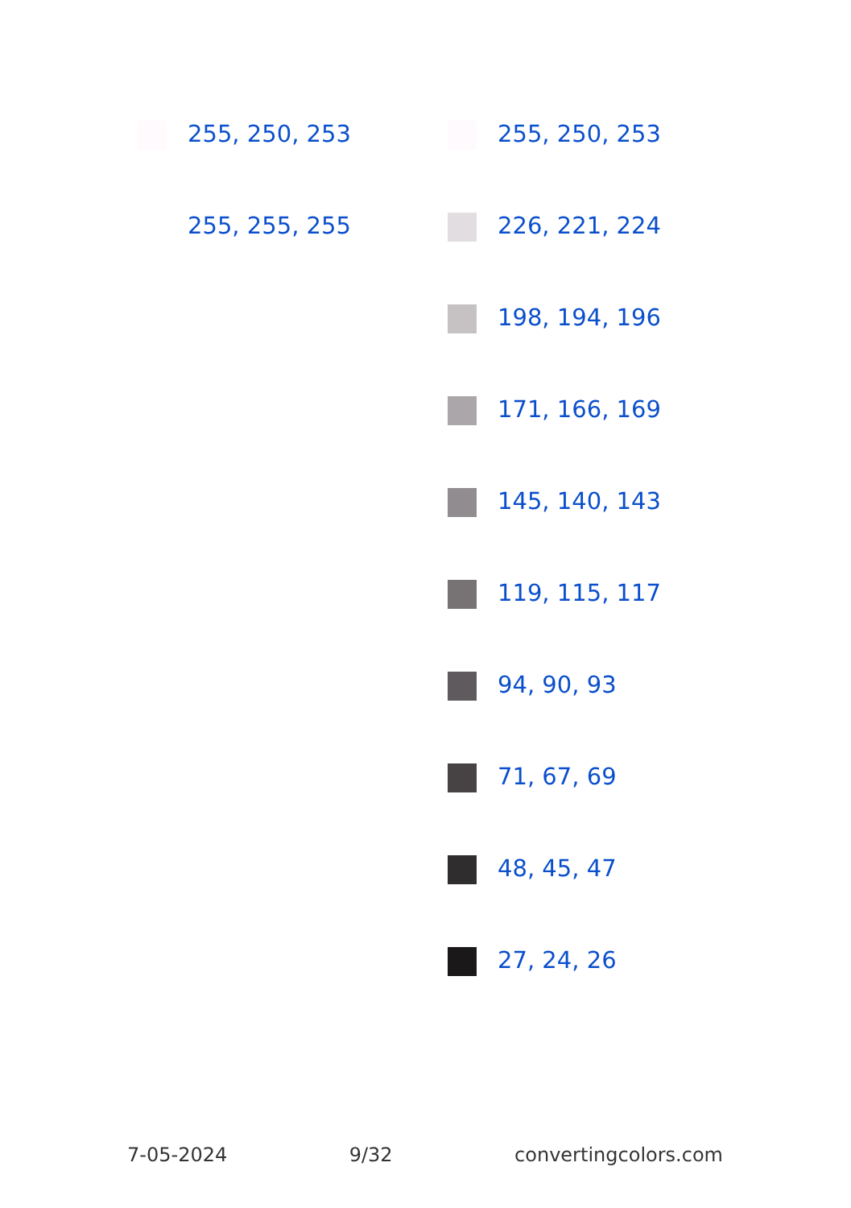255, 250, 253
255, 255, 255
255, 250, 253
226, 221, 224
198, 194, 196
171, 166, 169
145, 140, 143
119, 115, 117
94, 90, 93
71, 67, 69
48, 45, 47
27, 24, 26
7-05-2024 9/32 convertingcolors.com